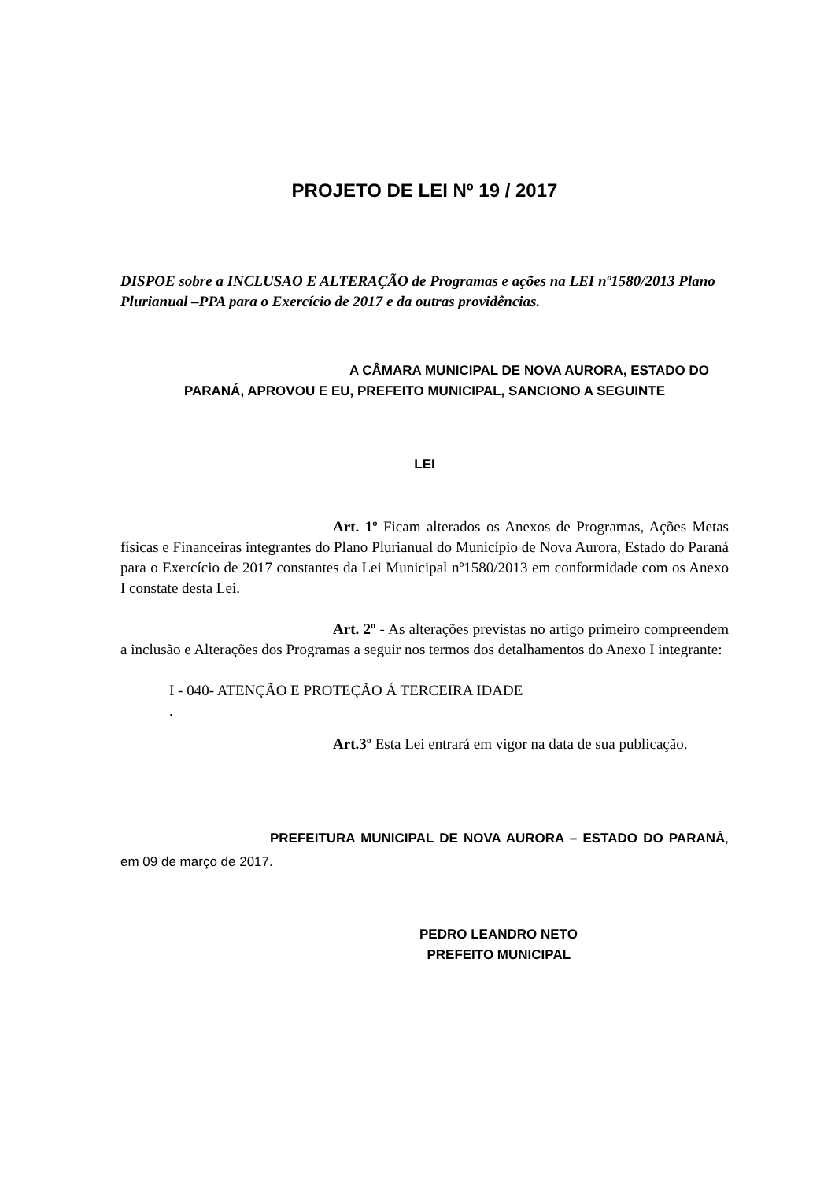PROJETO DE LEI Nº 19 / 2017
DISPOE sobre a INCLUSAO E ALTERAÇÃO de Programas e ações na LEI nº1580/2013 Plano Plurianual –PPA para o Exercício de 2017 e da outras providências.
A CÂMARA MUNICIPAL DE NOVA AURORA, ESTADO DO PARANÁ, APROVOU E EU, PREFEITO MUNICIPAL, SANCIONO A SEGUINTE
LEI
Art. 1º Ficam alterados os Anexos de Programas, Ações Metas físicas e Financeiras integrantes do Plano Plurianual do Município de Nova Aurora, Estado do Paraná para o Exercício de 2017 constantes da Lei Municipal nº1580/2013 em conformidade com os Anexo I constate desta Lei.
Art. 2º - As alterações previstas no artigo primeiro compreendem a inclusão e Alterações dos Programas a seguir nos termos dos detalhamentos do Anexo I integrante:
I - 040- ATENÇÃO E PROTEÇÃO Á TERCEIRA IDADE
.
Art.3º Esta Lei entrará em vigor na data de sua publicação.
PREFEITURA MUNICIPAL DE NOVA AURORA – ESTADO DO PARANÁ, em 09 de março de 2017.
PEDRO LEANDRO NETO
PREFEITO MUNICIPAL